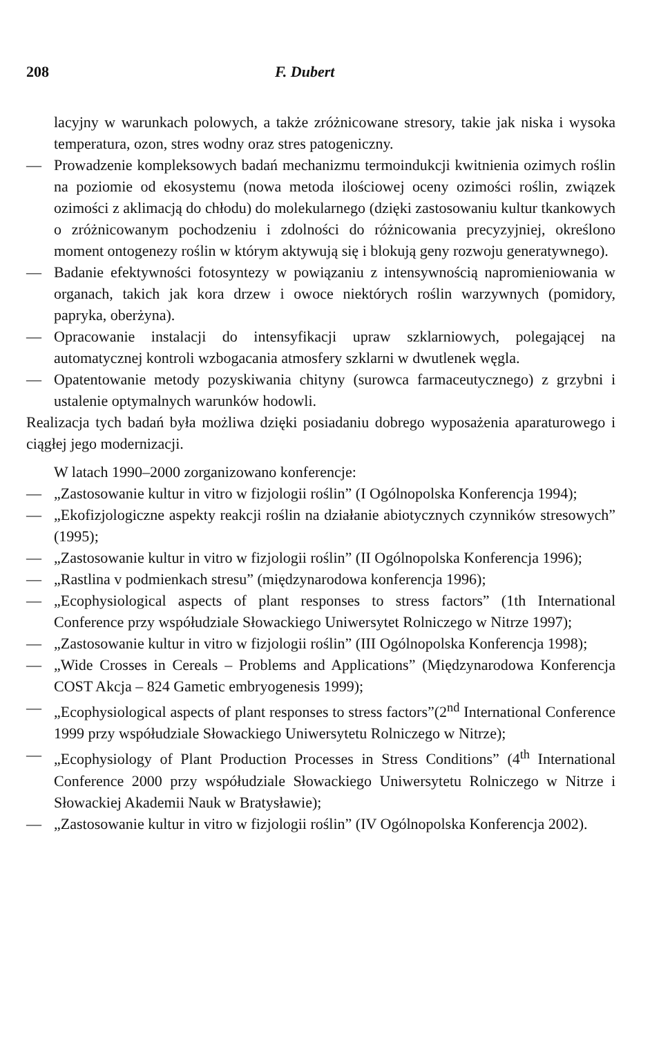208 F. Dubert
lacyjny w warunkach polowych, a także zróżnicowane stresory, takie jak niska i wysoka temperatura, ozon, stres wodny oraz stres patogeniczny.
— Prowadzenie kompleksowych badań mechanizmu termoindukcji kwitnienia ozimych roślin na poziomie od ekosystemu (nowa metoda ilościowej oceny ozimości roślin, związek ozimości z aklimacją do chłodu) do molekularnego (dzięki zastosowaniu kultur tkankowych o zróżnicowanym pochodzeniu i zdolności do różnicowania precyzyjniej, określono moment ontogenezy roślin w którym aktywują się i blokują geny rozwoju generatywnego).
— Badanie efektywności fotosyntezy w powiązaniu z intensywnością napromieniowania w organach, takich jak kora drzew i owoce niektórych roślin warzywnych (pomidory, papryka, oberżyna).
— Opracowanie instalacji do intensyfikacji upraw szklarniowych, polegającej na automatycznej kontroli wzbogacania atmosfery szklarni w dwutlenek węgla.
— Opatentowanie metody pozyskiwania chityny (surowca farmaceutycznego) z grzybni i ustalenie optymalnych warunków hodowli.
Realizacja tych badań była możliwa dzięki posiadaniu dobrego wyposażenia aparaturowego i ciągłej jego modernizacji.
W latach 1990–2000 zorganizowano konferencje:
— „Zastosowanie kultur in vitro w fizjologii roślin” (I Ogólnopolska Konferencja 1994);
— „Ekofizjologiczne aspekty reakcji roślin na działanie abiotycznych czynników stresowych” (1995);
— „Zastosowanie kultur in vitro w fizjologii roślin” (II Ogólnopolska Konferencja 1996);
— „Rastlina v podmienkach stresu” (międzynarodowa konferencja 1996);
— „Ecophysiological aspects of plant responses to stress factors” (1th International Conference przy współudziale Słowackiego Uniwersytet Rolniczego w Nitrze 1997);
— „Zastosowanie kultur in vitro w fizjologii roślin” (III Ogólnopolska Konferencja 1998);
— „Wide Crosses in Cereals – Problems and Applications” (Międzynarodowa Konferencja COST Akcja – 824 Gametic embryogenesis 1999);
— „Ecophysiological aspects of plant responses to stress factors”(2<sup>nd</sup> International Conference 1999 przy współudziale Słowackiego Uniwersytetu Rolniczego w Nitrze);
— „Ecophysiology of Plant Production Processes in Stress Conditions” (4<sup>th</sup> International Conference 2000 przy współudziale Słowackiego Uniwersytetu Rolniczego w Nitrze i Słowackiej Akademii Nauk w Bratysławie);
— „Zastosowanie kultur in vitro w fizjologii roślin” (IV Ogólnopolska Konferencja 2002).